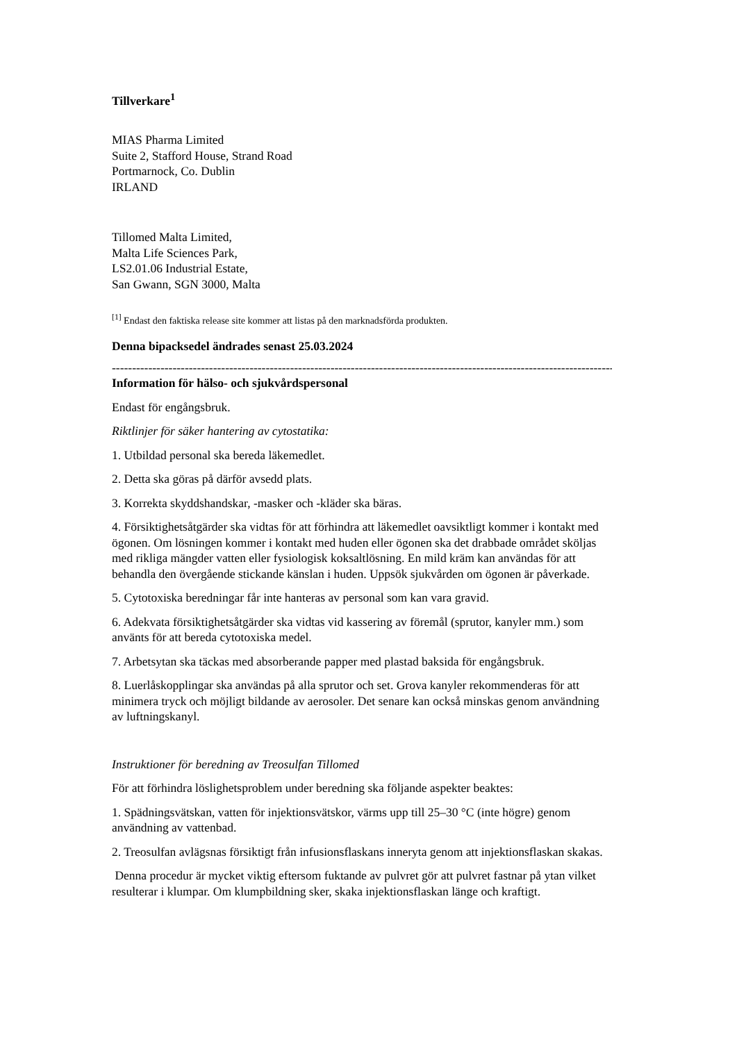Tillverkare<sup>1</sup>
MIAS Pharma Limited
Suite 2, Stafford House, Strand Road
Portmarnock, Co. Dublin
IRLAND
Tillomed Malta Limited,
Malta Life Sciences Park,
LS2.01.06 Industrial Estate,
San Gwann, SGN 3000, Malta
<sup>[1]</sup> Endast den faktiska release site kommer att listas på den marknadsförda produkten.
Denna bipacksedel ändrades senast 25.03.2024
------------------------------------------------------------------------------------------------------------------------------------
Information för hälso- och sjukvårdspersonal
Endast för engångsbruk.
Riktlinjer för säker hantering av cytostatika:
1. Utbildad personal ska bereda läkemedlet.
2. Detta ska göras på därför avsedd plats.
3. Korrekta skyddshandskar, -masker och -kläder ska bäras.
4. Försiktighetsåtgärder ska vidtas för att förhindra att läkemedlet oavsiktligt kommer i kontakt med ögonen. Om lösningen kommer i kontakt med huden eller ögonen ska det drabbade området sköljas med rikliga mängder vatten eller fysiologisk koksaltlösning. En mild kräm kan användas för att behandla den övergående stickande känslan i huden. Uppsök sjukvården om ögonen är påverkade.
5. Cytotoxiska beredningar får inte hanteras av personal som kan vara gravid.
6. Adekvata försiktighetsåtgärder ska vidtas vid kassering av föremål (sprutor, kanyler mm.) som använts för att bereda cytotoxiska medel.
7. Arbetsytan ska täckas med absorberande papper med plastad baksida för engångsbruk.
8. Luerlåskopplingar ska användas på alla sprutor och set. Grova kanyler rekommenderas för att minimera tryck och möjligt bildande av aerosoler. Det senare kan också minskas genom användning av luftningskanyl.
Instruktioner för beredning av Treosulfan Tillomed
För att förhindra löslighetsproblem under beredning ska följande aspekter beaktes:
1. Spädningsvätskan, vatten för injektionsvätskor, värms upp till 25–30 °C (inte högre) genom användning av vattenbad.
2. Treosulfan avlägsnas försiktigt från infusionsflaskans inneryta genom att injektionsflaskan skakas.
Denna procedur är mycket viktig eftersom fuktande av pulvret gör att pulvret fastnar på ytan vilket resulterar i klumpar. Om klumpbildning sker, skaka injektionsflaskan länge och kraftigt.